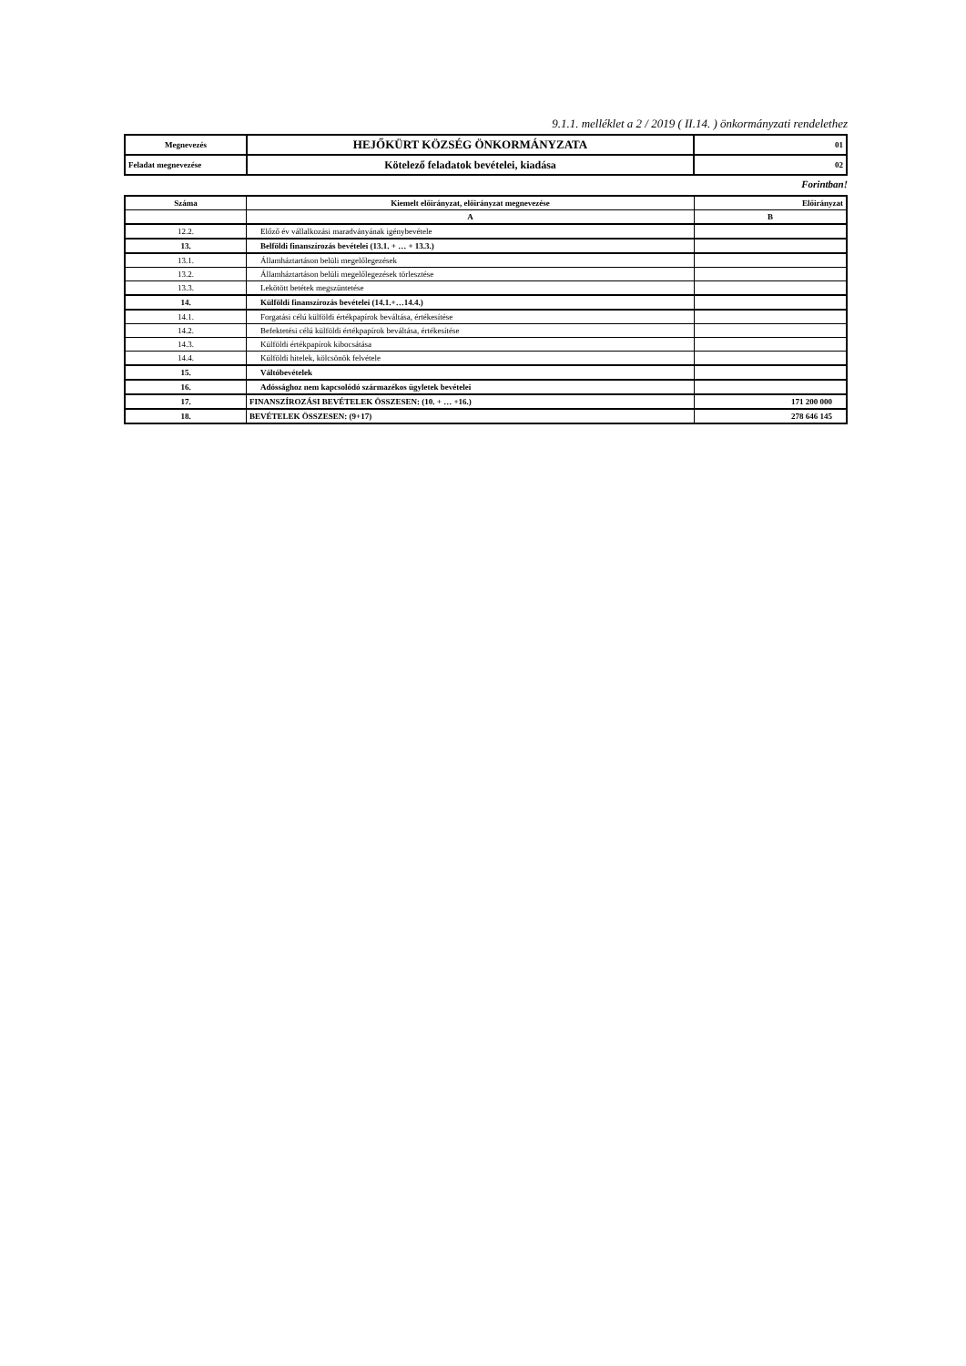9.1.1. melléklet a 2 / 2019 ( II.14. ) önkormányzati rendelethez
| Megnevezés | HEJŐKÜRT KÖZSÉG ÖNKORMÁNYZATA | 01 |
| Feladat megnevezése | Kötelező feladatok bevételei, kiadása | 02 |
Forintban!
| Száma | Kiemelt előirányzat, előirányzat megnevezése | Előirányzat |
| --- | --- | --- |
| | A | B |
| 12.2. | Előző év vállalkozási maradványának igénybevétele | |
| 13. | Belföldi finanszírozás bevételei (13.1. + … + 13.3.) | |
| 13.1. | Államháztartáson belüli megelőlegezések | |
| 13.2. | Államháztartáson belüli megelőlegezések törlesztése | |
| 13.3. | Lekötött betétek megszüntetése | |
| 14. | Külföldi finanszírozás bevételei (14.1.+…14.4.) | |
| 14.1. | Forgatási célú külföldi értékpapírok beváltása, értékesítése | |
| 14.2. | Befektetési célú külföldi értékpapírok beváltása, értékesítése | |
| 14.3. | Külföldi értékpapírok kibocsátása | |
| 14.4. | Külföldi hitelek, kölcsönök felvétele | |
| 15. | Váltóbevételek | |
| 16. | Adóssághoz nem kapcsolódó származékos ügyletek bevételei | |
| 17. | FINANSZÍROZÁSI BEVÉTELEK ÖSSZESEN: (10. + … +16.) | 171 200 000 |
| 18. | BEVÉTELEK ÖSSZESEN: (9+17) | 278 646 145 |